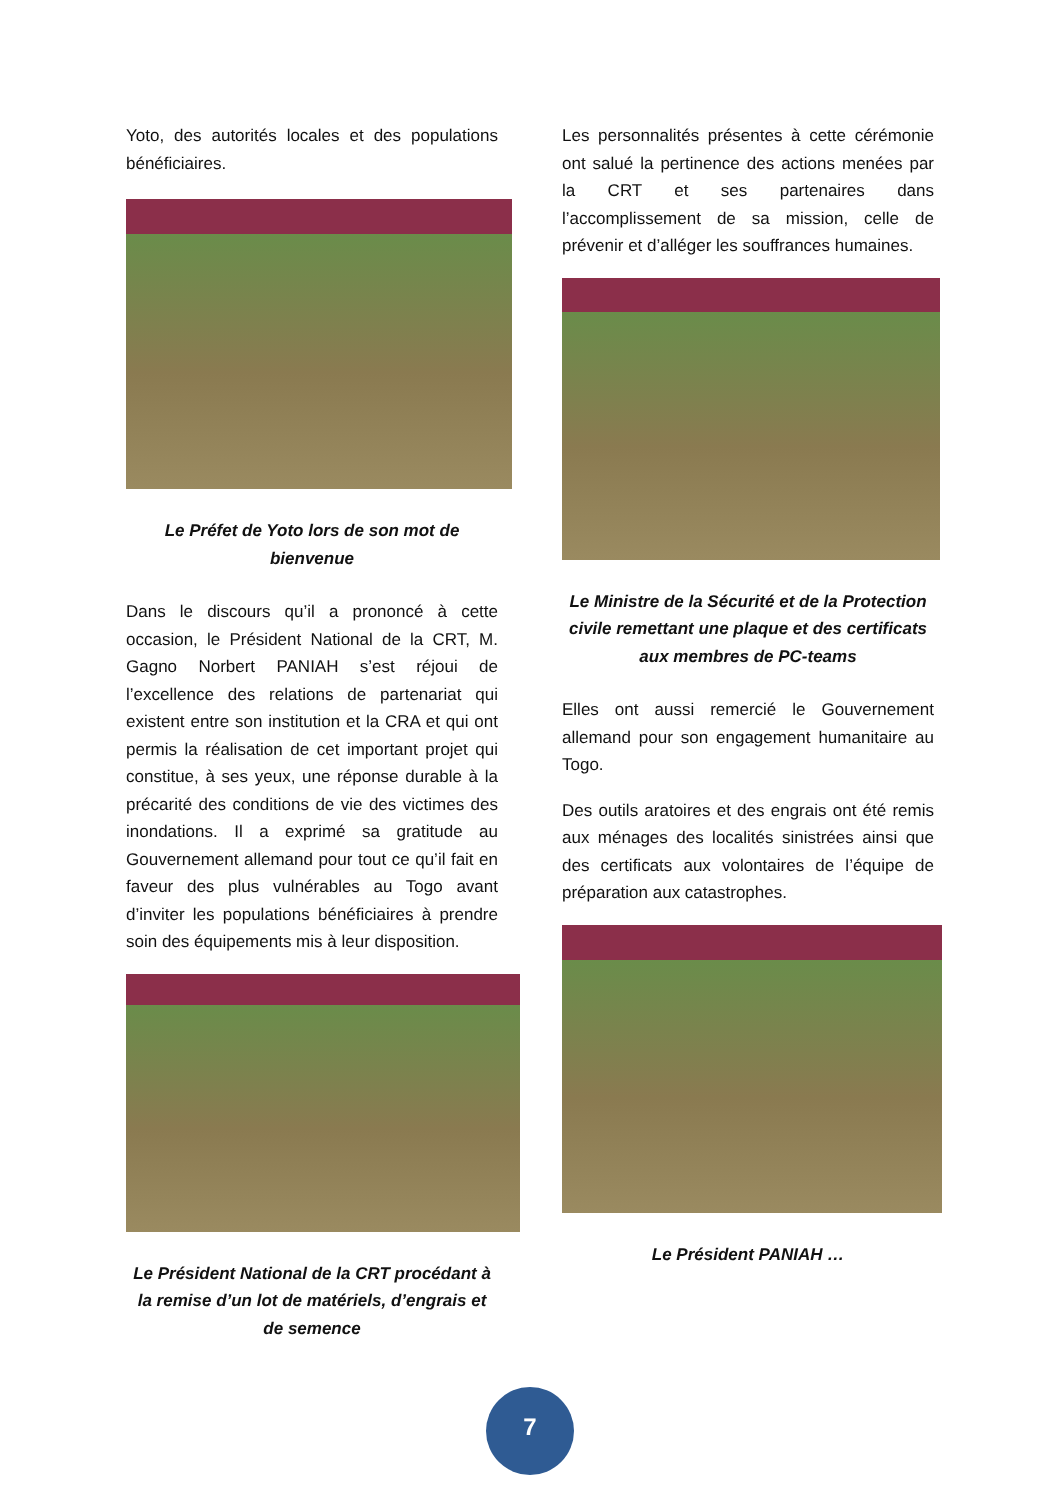Yoto, des autorités locales et des populations bénéficiaires.
Le Préfet de Yoto lors de son mot de bienvenue
Dans le discours qu’il a prononcé à cette occasion, le Président National de la CRT, M. Gagno Norbert PANIAH s’est réjoui de l’excellence des relations de partenariat qui existent entre son institution et la CRA et qui ont permis la réalisation de cet important projet qui constitue, à ses yeux, une réponse durable à la précarité des conditions de vie des victimes des inondations. Il a exprimé sa gratitude au Gouvernement allemand pour tout ce qu’il fait en faveur des plus vulnérables au Togo avant d’inviter les populations bénéficiaires à prendre soin des équipements mis à leur disposition.
Le Président National de la CRT procédant à la remise d’un lot de matériels, d’engrais et de semence
Les personnalités présentes à cette cérémonie ont salué la pertinence des actions menées par la CRT et ses partenaires dans l’accomplissement de sa mission, celle de prévenir et d’alléger les souffrances humaines.
Le Ministre de la Sécurité et de la Protection civile remettant une plaque et des certificats aux membres de PC-teams
Elles ont aussi remercié le Gouvernement allemand pour son engagement humanitaire au Togo.
Des outils aratoires et des engrais ont été remis aux ménages des localités sinistrées ainsi que des certificats aux volontaires de l’équipe de préparation aux catastrophes.
Le Président PANIAH …
7